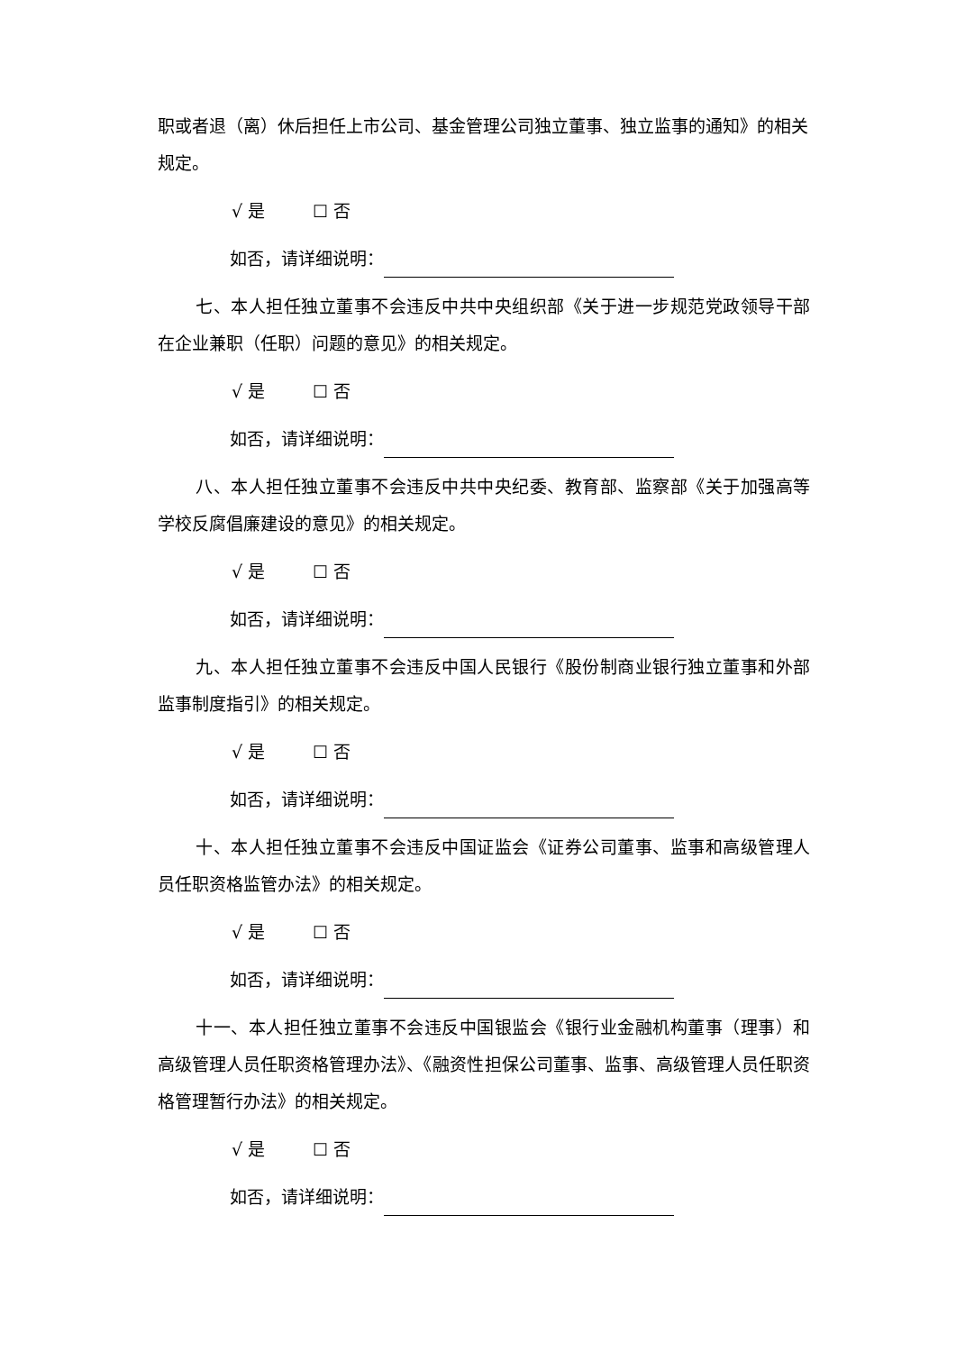职或者退（离）休后担任上市公司、基金管理公司独立董事、独立监事的通知》的相关规定。
√ 是 ☐ 否
如否，请详细说明：
七、本人担任独立董事不会违反中共中央组织部《关于进一步规范党政领导干部在企业兼职（任职）问题的意见》的相关规定。
√ 是 ☐ 否
如否，请详细说明：
八、本人担任独立董事不会违反中共中央纪委、教育部、监察部《关于加强高等学校反腐倡廉建设的意见》的相关规定。
√ 是 ☐ 否
如否，请详细说明：
九、本人担任独立董事不会违反中国人民银行《股份制商业银行独立董事和外部监事制度指引》的相关规定。
√ 是 ☐ 否
如否，请详细说明：
十、本人担任独立董事不会违反中国证监会《证券公司董事、监事和高级管理人员任职资格监管办法》的相关规定。
√ 是 ☐ 否
如否，请详细说明：
十一、本人担任独立董事不会违反中国银监会《银行业金融机构董事（理事）和高级管理人员任职资格管理办法》、《融资性担保公司董事、监事、高级管理人员任职资格管理暂行办法》的相关规定。
√ 是 ☐ 否
如否，请详细说明：